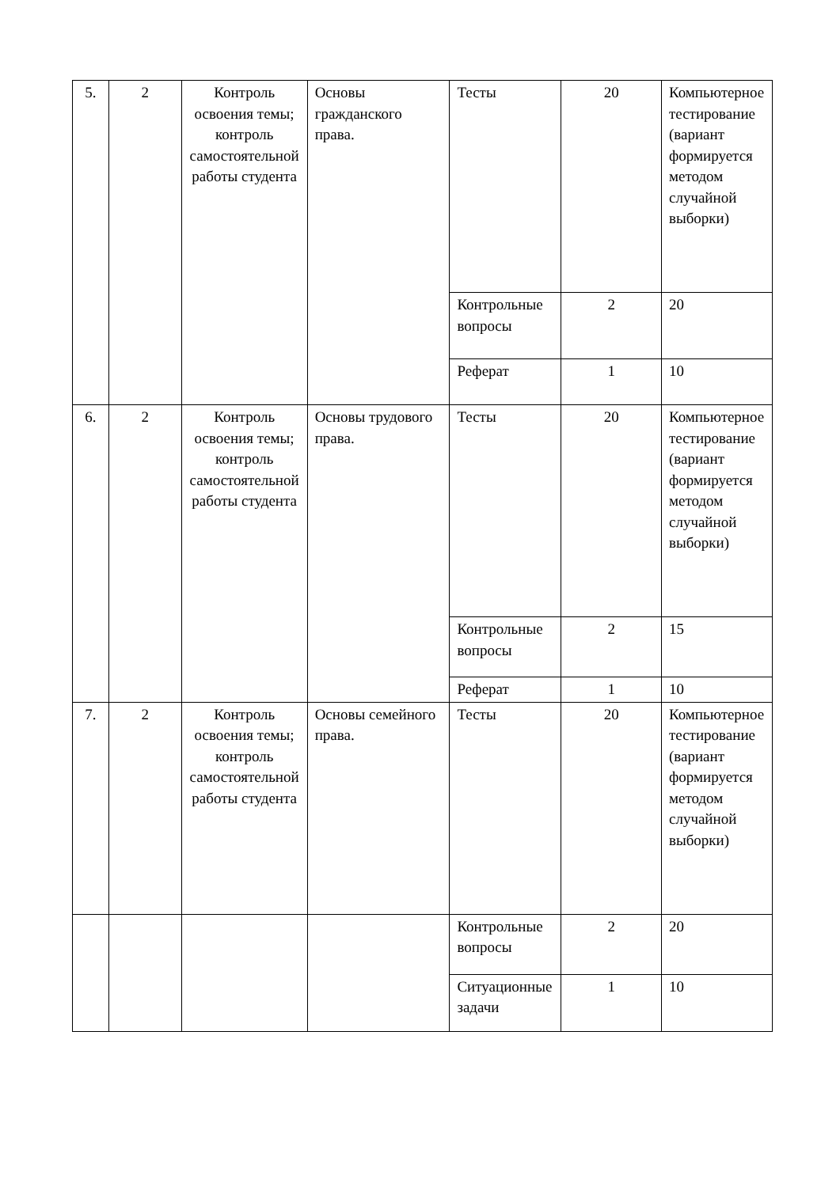| 5. | 2 | Контроль освоения темы; контроль самостоятельной работы студента | Основы гражданского права. | Тесты | 20 | Компьютерное тестирование (вариант формируется методом случайной выборки) |
| | | | | Контрольные вопросы | 2 | 20 |
| | | | | Реферат | 1 | 10 |
| 6. | 2 | Контроль освоения темы; контроль самостоятельной работы студента | Основы трудового права. | Тесты | 20 | Компьютерное тестирование (вариант формируется методом случайной выборки) |
| | | | | Контрольные вопросы | 2 | 15 |
| | | | | Реферат | 1 | 10 |
| 7. | 2 | Контроль освоения темы; контроль самостоятельной работы студента | Основы семейного права. | Тесты | 20 | Компьютерное тестирование (вариант формируется методом случайной выборки) |
| | | | | Контрольные вопросы | 2 | 20 |
| | | | | Ситуационные задачи | 1 | 10 |